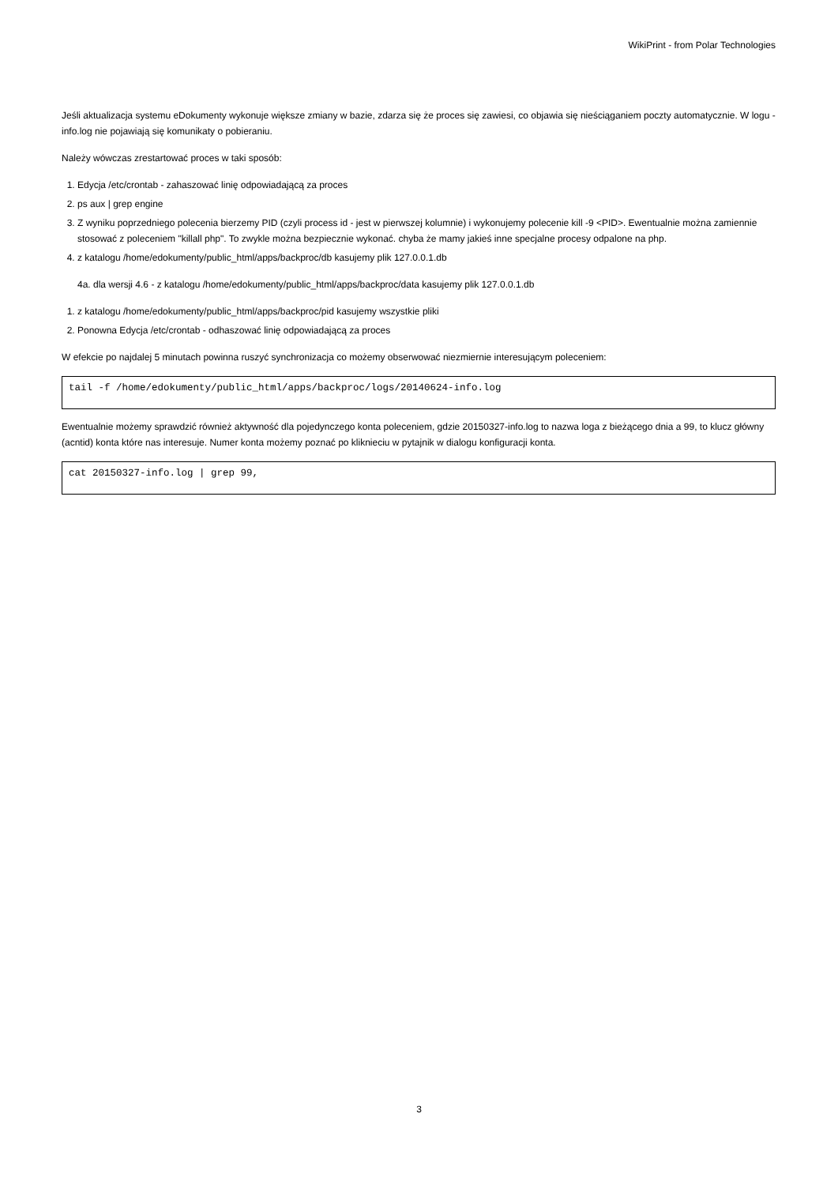WikiPrint - from Polar Technologies
Jeśli aktualizacja systemu eDokumenty wykonuje większe zmiany w bazie, zdarza się że proces się zawiesi, co objawia się nieściąganiem poczty automatycznie. W logu - info.log nie pojawiają się komunikaty o pobieraniu.
Należy wówczas zrestartować proces w taki sposób:
1. Edycja /etc/crontab - zahaszować linię odpowiadającą za proces
2. ps aux | grep engine
3. Z wyniku poprzedniego polecenia bierzemy PID (czyli process id - jest w pierwszej kolumnie) i wykonujemy polecenie kill -9 <PID>. Ewentualnie można zamiennie stosować z poleceniem "killall php". To zwykle można bezpiecznie wykonać. chyba że mamy jakieś inne specjalne procesy odpalone na php.
4. z katalogu /home/edokumenty/public_html/apps/backproc/db kasujemy plik 127.0.0.1.db
4a. dla wersji 4.6 - z katalogu /home/edokumenty/public_html/apps/backproc/data kasujemy plik 127.0.0.1.db
1. z katalogu /home/edokumenty/public_html/apps/backproc/pid kasujemy wszystkie pliki
2. Ponowna Edycja /etc/crontab - odhaszować linię odpowiadającą za proces
W efekcie po najdalej 5 minutach powinna ruszyć synchronizacja co możemy obserwować niezmiernie interesującym poleceniem:
tail -f /home/edokumenty/public_html/apps/backproc/logs/20140624-info.log
Ewentualnie możemy sprawdzić również aktywność dla pojedynczego konta poleceniem, gdzie 20150327-info.log to nazwa loga z bieżącego dnia a 99, to klucz główny (acntid) konta które nas interesuje. Numer konta możemy poznać po kliknieciu w pytajnik w dialogu konfiguracji konta.
cat 20150327-info.log | grep 99,
3